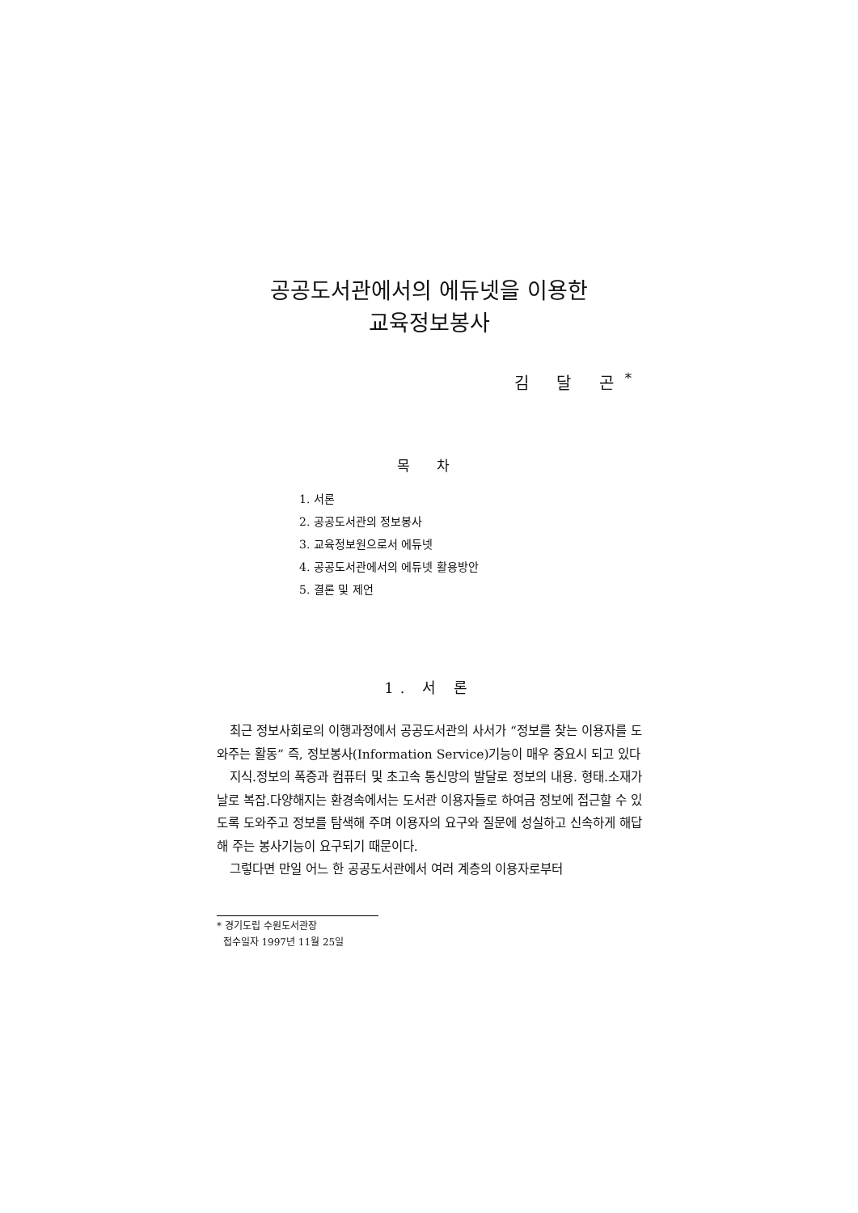공공도서관에서의 에듀넷을 이용한
교육정보봉사
김 달 곤<sup>*</sup>
목 차
1. 서론
2. 공공도서관의 정보봉사
3. 교육정보원으로서 에듀넷
4. 공공도서관에서의 에듀넷 활용방안
5. 결론 및 제언
1. 서 론
최근 정보사회로의 이행과정에서 공공도서관의 사서가 “정보를 찾는 이용자를 도와주는 활동” 즉, 정보봉사(Information Service)기능이 매우 중요시 되고 있다
지식.정보의 폭증과 컴퓨터 및 초고속 통신망의 발달로 정보의 내용. 형태.소재가 날로 복잡.다양해지는 환경속에서는 도서관 이용자들로 하여금 정보에 접근할 수 있도록 도와주고 정보를 탐색해 주며 이용자의 요구와 질문에 성실하고 신속하게 해답해 주는 봉사기능이 요구되기 때문이다.
그렇다면 만일 어느 한 공공도서관에서 여러 계층의 이용자로부터
* 경기도립 수원도서관장
접수일자 1997년 11월 25일